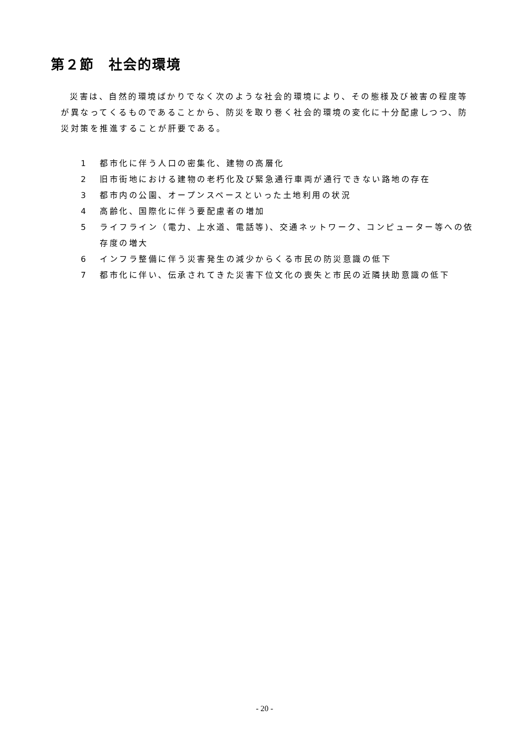第２節　社会的環境
災害は、自然的環境ばかりでなく次のような社会的環境により、その態様及び被害の程度等が異なってくるものであることから、防災を取り巻く社会的環境の変化に十分配慮しつつ、防災対策を推進することが肝要である。
1 都市化に伴う人口の密集化、建物の高層化
2 旧市街地における建物の老朽化及び緊急通行車両が通行できない路地の存在
3 都市内の公園、オープンスペースといった土地利用の状況
4 高齢化、国際化に伴う要配慮者の増加
5 ライフライン（電力、上水道、電話等)、交通ネットワーク、コンピューター等への依存度の増大
6 インフラ整備に伴う災害発生の減少からくる市民の防災意識の低下
7 都市化に伴い、伝承されてきた災害下位文化の喪失と市民の近隣扶助意識の低下
- 20 -